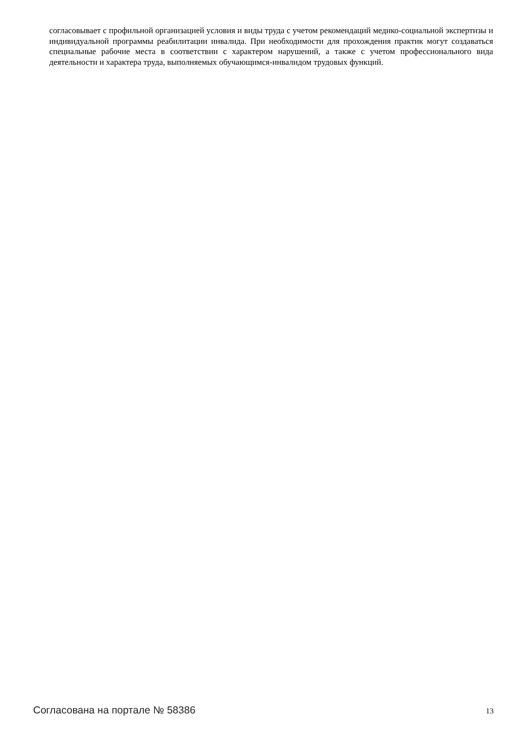согласовывает с профильной организацией условия и виды труда с учетом рекомендаций медико-социальной экспертизы и индивидуальной программы реабилитации инвалида. При необходимости для прохождения практик могут создаваться специальные рабочие места в соответствии с характером нарушений, а также с учетом профессионального вида деятельности и характера труда, выполняемых обучающимся-инвалидом трудовых функций.
Согласована на портале № 58386 13